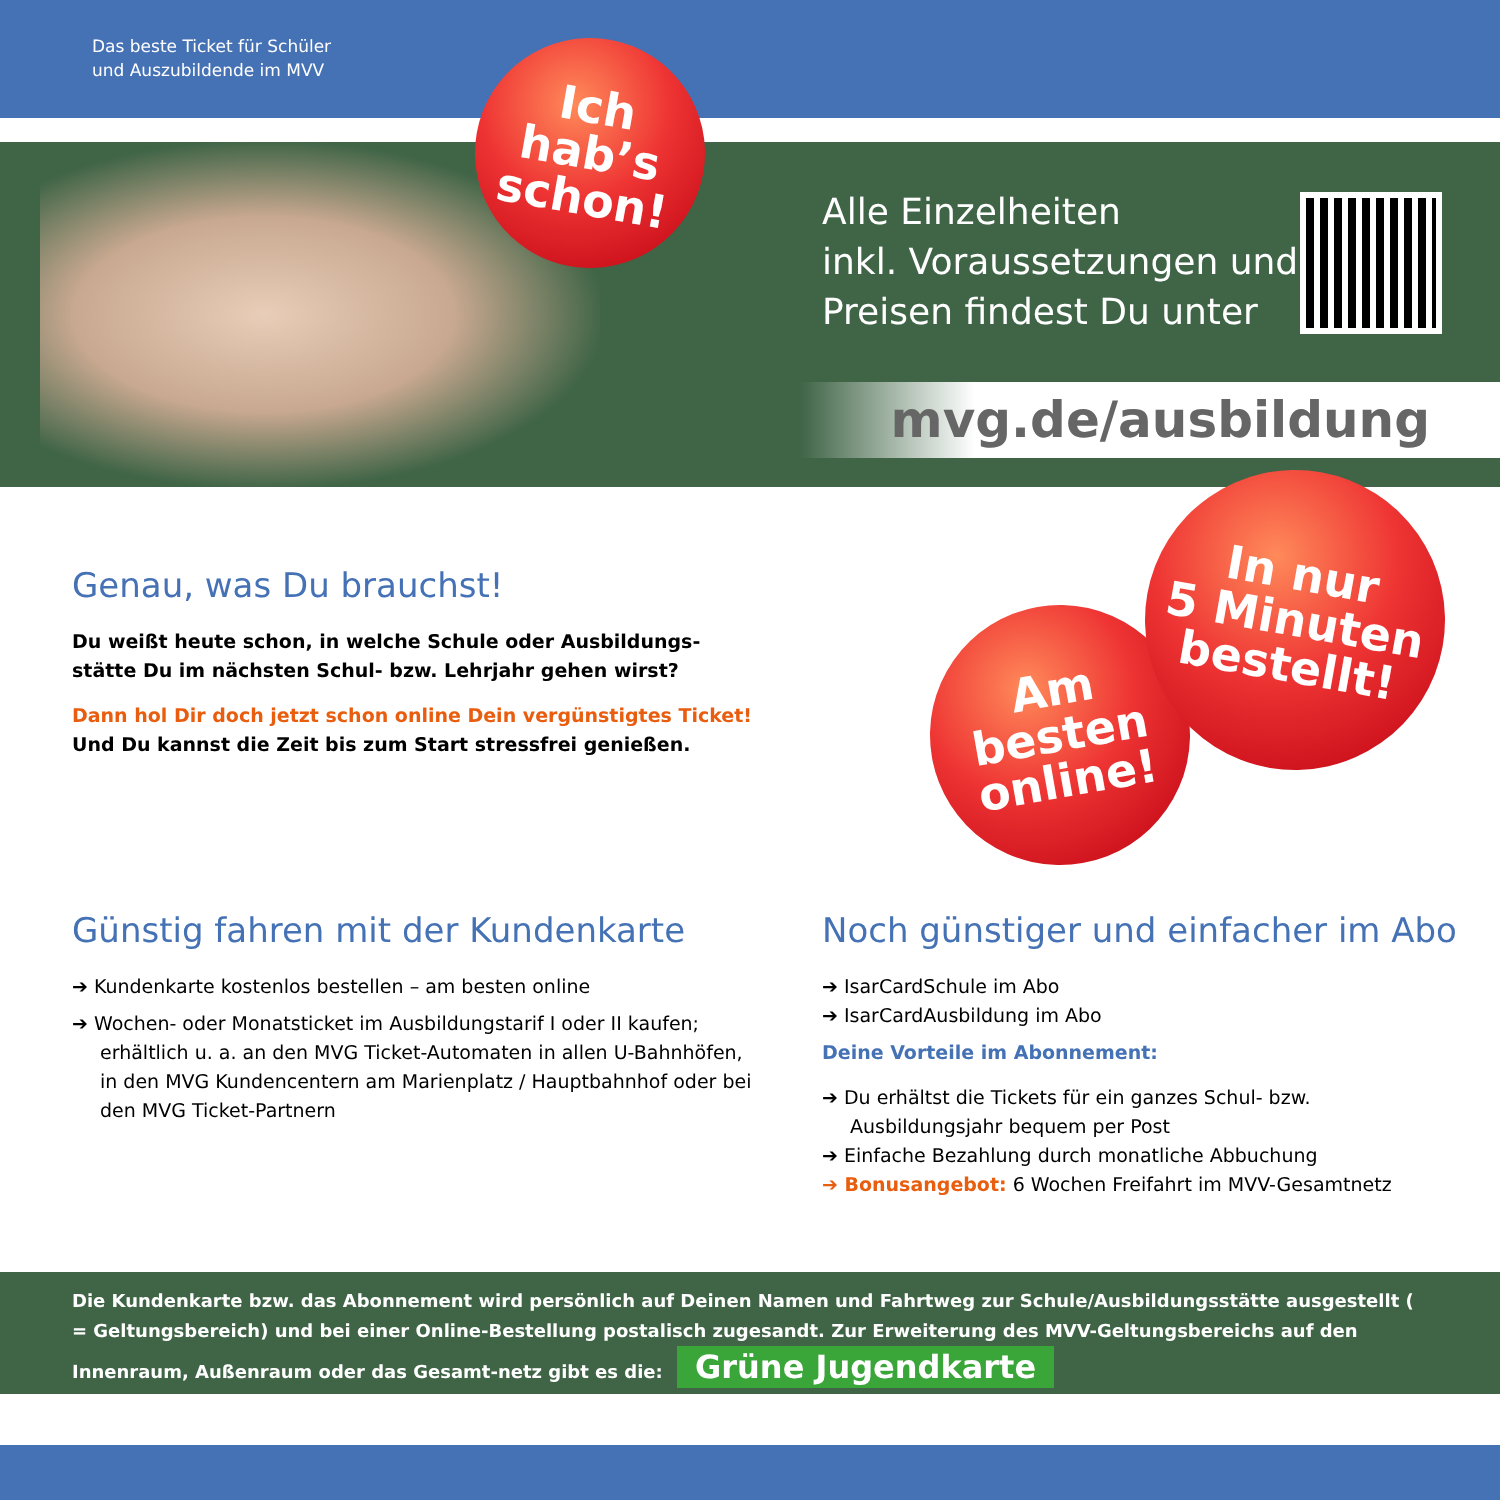Das beste Ticket für Schüler
und Auszubildende im MVV
Alle Einzelheiten
inkl. Voraussetzungen und
Preisen findest Du unter
mvg.de/ausbildung
Ich
hab’s
schon!
Genau, was Du brauchst!
Du weißt heute schon, in welche Schule oder Ausbildungs-
stätte Du im nächsten Schul- bzw. Lehrjahr gehen wirst?
Dann hol Dir doch jetzt schon online Dein vergünstigtes Ticket!
Und Du kannst die Zeit bis zum Start stressfrei genießen.
Am
besten
online!
In nur
5 Minuten
bestellt!
Günstig fahren mit der Kundenkarte
➔ Kundenkarte kostenlos bestellen – am besten online
➔ Wochen- oder Monatsticket im Ausbildungstarif I oder II kaufen; erhältlich u. a. an den MVG Ticket-Automaten in allen U-Bahnhöfen, in den MVG Kundencentern am Marienplatz / Hauptbahnhof oder bei den MVG Ticket-Partnern
Noch günstiger und einfacher im Abo
➔ IsarCardSchule im Abo
➔ IsarCardAusbildung im Abo
Deine Vorteile im Abonnement:
➔ Du erhältst die Tickets für ein ganzes Schul- bzw. Ausbildungsjahr bequem per Post
➔ Einfache Bezahlung durch monatliche Abbuchung
➔ Bonusangebot: 6 Wochen Freifahrt im MVV-Gesamtnetz
Die Kundenkarte bzw. das Abonnement wird persönlich auf Deinen Namen und Fahrtweg zur Schule/Ausbildungsstätte ausgestellt ( = Geltungsbereich) und bei einer Online-Bestellung postalisch zugesandt. Zur Erweiterung des MVV-Geltungsbereichs auf den Innenraum, Außenraum oder das Gesamt-netz gibt es die: Grüne Jugendkarte